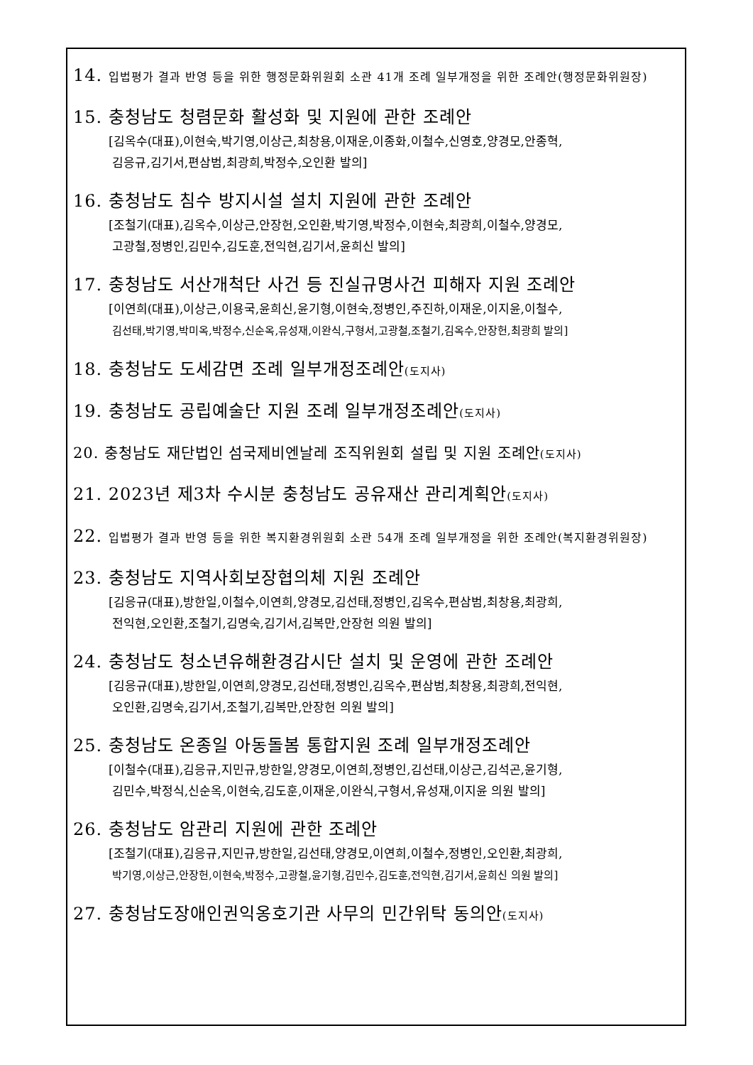14. 입법평가 결과 반영 등을 위한 행정문화위원회 소관 41개 조례 일부개정을 위한 조례안(행정문화위원장)
15. 충청남도 청렴문화 활성화 및 지원에 관한 조례안
[김옥수(대표),이현숙,박기영,이상근,최창용,이재운,이종화,이철수,신영호,양경모,안종혁,
김응규,김기서,편삼범,최광희,박정수,오인환 발의]
16. 충청남도 침수 방지시설 설치 지원에 관한 조례안
[조철기(대표),김옥수,이상근,안장헌,오인환,박기영,박정수,이현숙,최광희,이철수,양경모,
고광철,정병인,김민수,김도훈,전익현,김기서,윤희신 발의]
17. 충청남도 서산개척단 사건 등 진실규명사건 피해자 지원 조례안
[이연희(대표),이상근,이용국,윤희신,윤기형,이현숙,정병인,주진하,이재운,이지윤,이철수,
김선태,박기영,박미옥,박정수,신순옥,유성재,이완식,구형서,고광철,조철기,김옥수,안장헌,최광희 발의]
18. 충청남도 도세감면 조례 일부개정조례안(도지사)
19. 충청남도 공립예술단 지원 조례 일부개정조례안(도지사)
20. 충청남도 재단법인 섬국제비엔날레 조직위원회 설립 및 지원 조례안(도지사)
21. 2023년 제3차 수시분 충청남도 공유재산 관리계획안(도지사)
22. 입법평가 결과 반영 등을 위한 복지환경위원회 소관 54개 조례 일부개정을 위한 조례안(복지환경위원장)
23. 충청남도 지역사회보장협의체 지원 조례안
[김응규(대표),방한일,이철수,이연희,양경모,김선태,정병인,김옥수,편삼범,최창용,최광희,
전익현,오인환,조철기,김명숙,김기서,김복만,안장헌 의원 발의]
24. 충청남도 청소년유해환경감시단 설치 및 운영에 관한 조례안
[김응규(대표),방한일,이연희,양경모,김선태,정병인,김옥수,편삼범,최창용,최광희,전익현,
오인환,김명숙,김기서,조철기,김복만,안장헌 의원 발의]
25. 충청남도 온종일 아동돌봄 통합지원 조례 일부개정조례안
[이철수(대표),김응규,지민규,방한일,양경모,이연희,정병인,김선태,이상근,김석곤,윤기형,
김민수,박정식,신순옥,이현숙,김도훈,이재운,이완식,구형서,유성재,이지윤 의원 발의]
26. 충청남도 암관리 지원에 관한 조례안
[조철기(대표),김응규,지민규,방한일,김선태,양경모,이연희,이철수,정병인,오인환,최광희,
박기영,이상근,안장헌,이현숙,박정수,고광철,윤기형,김민수,김도훈,전익현,김기서,윤희신 의원 발의]
27. 충청남도장애인권익옹호기관 사무의 민간위탁 동의안(도지사)